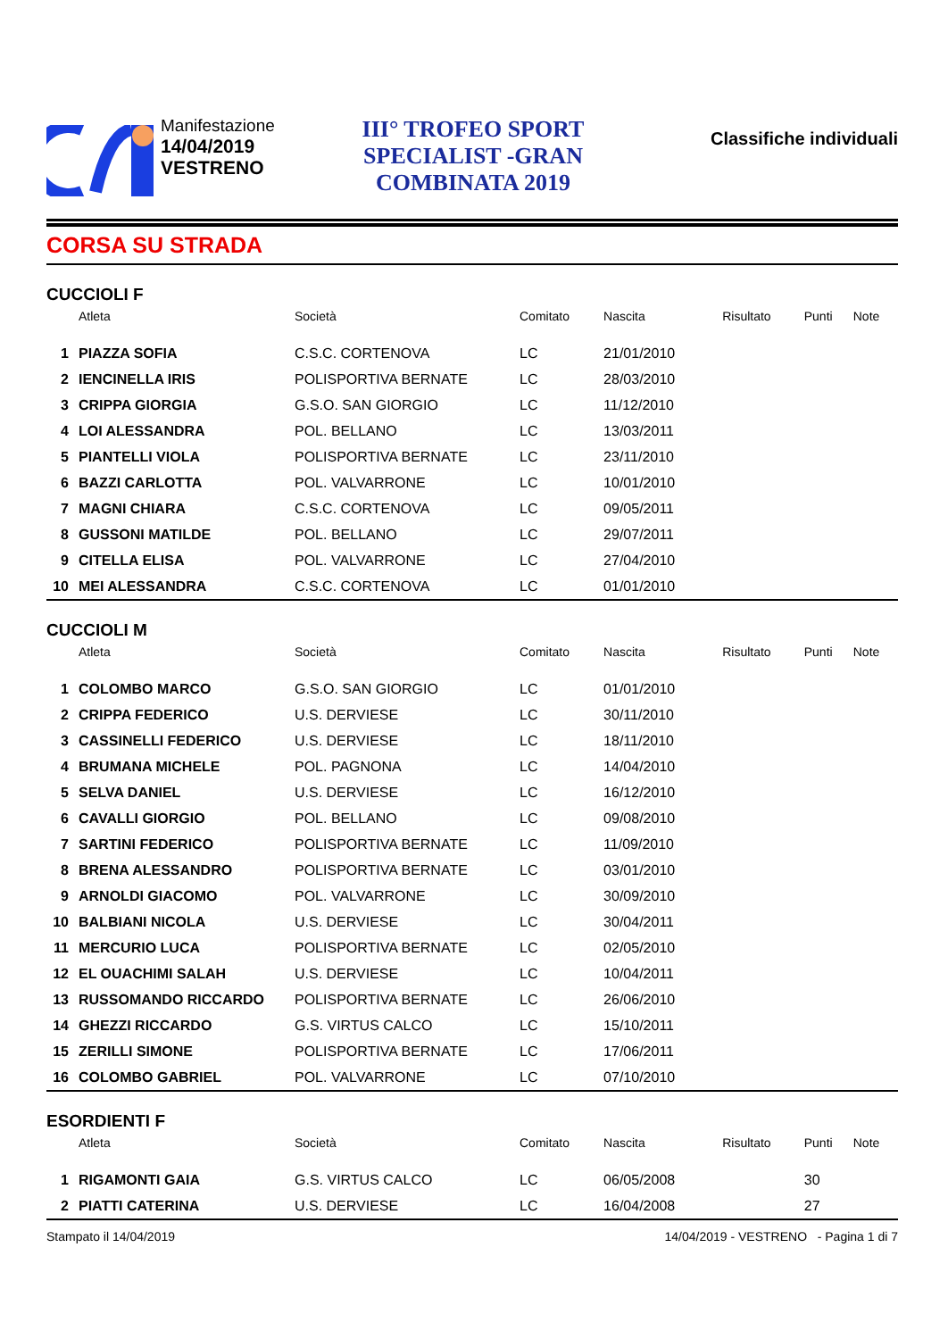Manifestazione
14/04/2019
VESTRENO
III° TROFEO SPORT SPECIALIST -GRAN COMBINATA 2019
Classifiche individuali
CORSA SU STRADA
CUCCIOLI F
| | Atleta | Società | Comitato | Nascita | Risultato | Punti | Note |
| --- | --- | --- | --- | --- | --- | --- | --- |
| 1 | PIAZZA SOFIA | C.S.C. CORTENOVA | LC | 21/01/2010 | | | |
| 2 | IENCINELLA IRIS | POLISPORTIVA BERNATE | LC | 28/03/2010 | | | |
| 3 | CRIPPA GIORGIA | G.S.O. SAN GIORGIO | LC | 11/12/2010 | | | |
| 4 | LOI ALESSANDRA | POL. BELLANO | LC | 13/03/2011 | | | |
| 5 | PIANTELLI VIOLA | POLISPORTIVA BERNATE | LC | 23/11/2010 | | | |
| 6 | BAZZI CARLOTTA | POL. VALVARRONE | LC | 10/01/2010 | | | |
| 7 | MAGNI CHIARA | C.S.C. CORTENOVA | LC | 09/05/2011 | | | |
| 8 | GUSSONI MATILDE | POL. BELLANO | LC | 29/07/2011 | | | |
| 9 | CITELLA ELISA | POL. VALVARRONE | LC | 27/04/2010 | | | |
| 10 | MEI ALESSANDRA | C.S.C. CORTENOVA | LC | 01/01/2010 | | | |
CUCCIOLI M
| | Atleta | Società | Comitato | Nascita | Risultato | Punti | Note |
| --- | --- | --- | --- | --- | --- | --- | --- |
| 1 | COLOMBO MARCO | G.S.O. SAN GIORGIO | LC | 01/01/2010 | | | |
| 2 | CRIPPA FEDERICO | U.S. DERVIESE | LC | 30/11/2010 | | | |
| 3 | CASSINELLI FEDERICO | U.S. DERVIESE | LC | 18/11/2010 | | | |
| 4 | BRUMANA MICHELE | POL. PAGNONA | LC | 14/04/2010 | | | |
| 5 | SELVA DANIEL | U.S. DERVIESE | LC | 16/12/2010 | | | |
| 6 | CAVALLI GIORGIO | POL. BELLANO | LC | 09/08/2010 | | | |
| 7 | SARTINI FEDERICO | POLISPORTIVA BERNATE | LC | 11/09/2010 | | | |
| 8 | BRENA ALESSANDRO | POLISPORTIVA BERNATE | LC | 03/01/2010 | | | |
| 9 | ARNOLDI GIACOMO | POL. VALVARRONE | LC | 30/09/2010 | | | |
| 10 | BALBIANI NICOLA | U.S. DERVIESE | LC | 30/04/2011 | | | |
| 11 | MERCURIO LUCA | POLISPORTIVA BERNATE | LC | 02/05/2010 | | | |
| 12 | EL OUACHIMI SALAH | U.S. DERVIESE | LC | 10/04/2011 | | | |
| 13 | RUSSOMANDO RICCARDO | POLISPORTIVA BERNATE | LC | 26/06/2010 | | | |
| 14 | GHEZZI RICCARDO | G.S. VIRTUS CALCO | LC | 15/10/2011 | | | |
| 15 | ZERILLI SIMONE | POLISPORTIVA BERNATE | LC | 17/06/2011 | | | |
| 16 | COLOMBO GABRIEL | POL. VALVARRONE | LC | 07/10/2010 | | | |
ESORDIENTI F
| | Atleta | Società | Comitato | Nascita | Risultato | Punti | Note |
| --- | --- | --- | --- | --- | --- | --- | --- |
| 1 | RIGAMONTI GAIA | G.S. VIRTUS CALCO | LC | 06/05/2008 | | 30 | |
| 2 | PIATTI CATERINA | U.S. DERVIESE | LC | 16/04/2008 | | 27 | |
Stampato il 14/04/2019 14/04/2019 - VESTRENO - Pagina 1 di 7